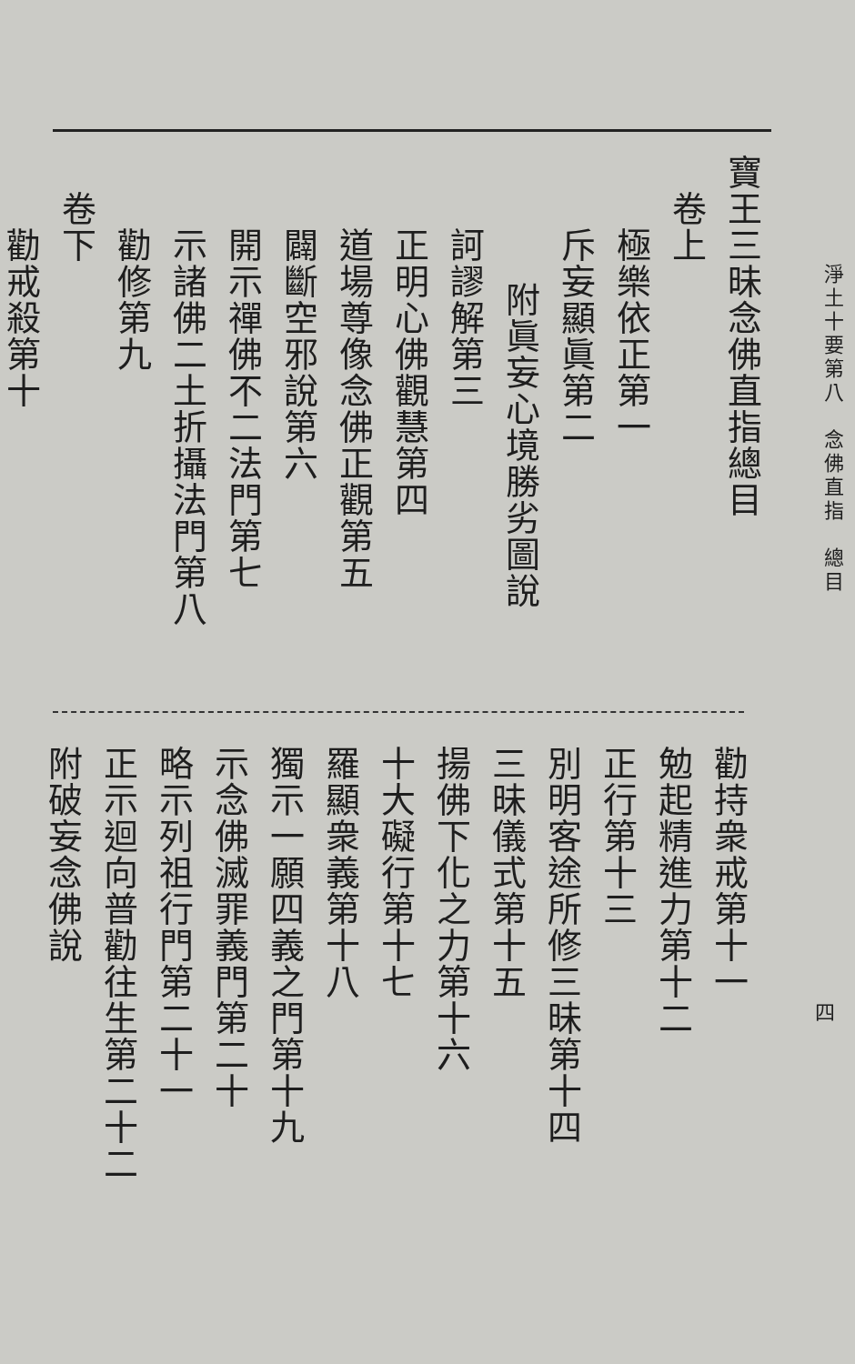淨土十要第八　念佛直指　總目
寶王三昧念佛直指總目
卷上
極樂依正第一
斥妄顯眞第二
附眞妄心境勝劣圖說
訶謬解第三
正明心佛觀慧第四
道場尊像念佛正觀第五
闢斷空邪說第六
開示禪佛不二法門第七
示諸佛二土折攝法門第八
勸修第九
卷下
勸戒殺第十
四
勸持衆戒第十一
勉起精進力第十二
正行第十三
別明客途所修三昧第十四
三昧儀式第十五
揚佛下化之力第十六
十大礙行第十七
羅顯衆義第十八
獨示一願四義之門第十九
示念佛滅罪義門第二十
略示列祖行門第二十一
正示迴向普勸往生第二十二
附破妄念佛說